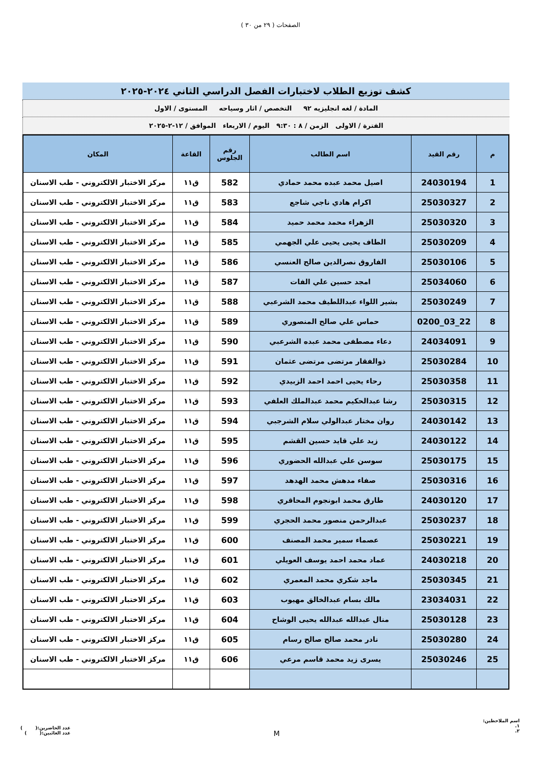الصفحات ( ٢٩ من ٣٠ )
كشف توزيع الطلاب لاختبارات الفصل الدراسي الثاني ٢٠٢٤-٢٠٢٥
المادة / لغه انجليزيه ٩٢ التخصص / اثار وسياحه المستوى / الاول
الفترة / الاولى الزمن / ٨ : ٩:٣٠ اليوم / الاربعاء الموافق / ١٢-٢-٢٠٢٥
| م | رقم القيد | اسم الطالب | رقم الجلوس | القاعة | المكان |
| --- | --- | --- | --- | --- | --- |
| 1 | 24030194 | اصيل محمد عبده محمد حمادي | 582 | ق١١ | مركز الاختبار الالكتروني - طب الاسنان |
| 2 | 25030327 | اكرام هادي ناجي شاجع | 583 | ق١١ | مركز الاختبار الالكتروني - طب الاسنان |
| 3 | 25030320 | الزهراء محمد محمد حميد | 584 | ق١١ | مركز الاختبار الالكتروني - طب الاسنان |
| 4 | 25030209 | الطاف يحيى يحيى علي الجهمي | 585 | ق١١ | مركز الاختبار الالكتروني - طب الاسنان |
| 5 | 25030106 | الفاروق نصرالدين صالح العنسي | 586 | ق١١ | مركز الاختبار الالكتروني - طب الاسنان |
| 6 | 25034060 | امجد حسين علي الفات | 587 | ق١١ | مركز الاختبار الالكتروني - طب الاسنان |
| 7 | 25030249 | بشير اللواء عبداللطيف محمد الشرعبي | 588 | ق١١ | مركز الاختبار الالكتروني - طب الاسنان |
| 8 | 22_03_0200 | حماس علي صالح المنصوري | 589 | ق١١ | مركز الاختبار الالكتروني - طب الاسنان |
| 9 | 24034091 | دعاء مصطفى محمد عبده الشرعبي | 590 | ق١١ | مركز الاختبار الالكتروني - طب الاسنان |
| 10 | 25030284 | ذوالفقار مرتضى مرتضى عثمان | 591 | ق١١ | مركز الاختبار الالكتروني - طب الاسنان |
| 11 | 25030358 | رحاء يحيى احمد احمد الزبيدي | 592 | ق١١ | مركز الاختبار الالكتروني - طب الاسنان |
| 12 | 25030315 | رشا عبدالحكيم محمد عبدالملك العلفي | 593 | ق١١ | مركز الاختبار الالكتروني - طب الاسنان |
| 13 | 24030142 | روان مختار عبدالولي سلام الشرجبي | 594 | ق١١ | مركز الاختبار الالكتروني - طب الاسنان |
| 14 | 24030122 | زيد علي قايد حسين القشم | 595 | ق١١ | مركز الاختبار الالكتروني - طب الاسنان |
| 15 | 25030175 | سوسن علي عبدالله الحضوري | 596 | ق١١ | مركز الاختبار الالكتروني - طب الاسنان |
| 16 | 25030316 | صفاء مدهش محمد الهدهد | 597 | ق١١ | مركز الاختبار الالكتروني - طب الاسنان |
| 17 | 24030120 | طارق محمد ابونجوم المحاقري | 598 | ق١١ | مركز الاختبار الالكتروني - طب الاسنان |
| 18 | 25030237 | عبدالرحمن منصور محمد الحجري | 599 | ق١١ | مركز الاختبار الالكتروني - طب الاسنان |
| 19 | 25030221 | عصماء سمير محمد المصنف | 600 | ق١١ | مركز الاختبار الالكتروني - طب الاسنان |
| 20 | 24030218 | عماد محمد احمد يوسف العويلي | 601 | ق١١ | مركز الاختبار الالكتروني - طب الاسنان |
| 21 | 25030345 | ماجد شكري محمد المعمري | 602 | ق١١ | مركز الاختبار الالكتروني - طب الاسنان |
| 22 | 23034031 | مالك بسام عبدالخالق مهيوب | 603 | ق١١ | مركز الاختبار الالكتروني - طب الاسنان |
| 23 | 25030128 | منال عبدالله عبدالله يحيى الوشاح | 604 | ق١١ | مركز الاختبار الالكتروني - طب الاسنان |
| 24 | 25030280 | نادر محمد صالح صالح رسام | 605 | ق١١ | مركز الاختبار الالكتروني - طب الاسنان |
| 25 | 25030246 | يسرى زيد محمد قاسم مرعي | 606 | ق١١ | مركز الاختبار الالكتروني - طب الاسنان |
اسم الملاحظين:
١.
٢.
عدد الحاضرين:( )
عدد الغائبين:( )
M